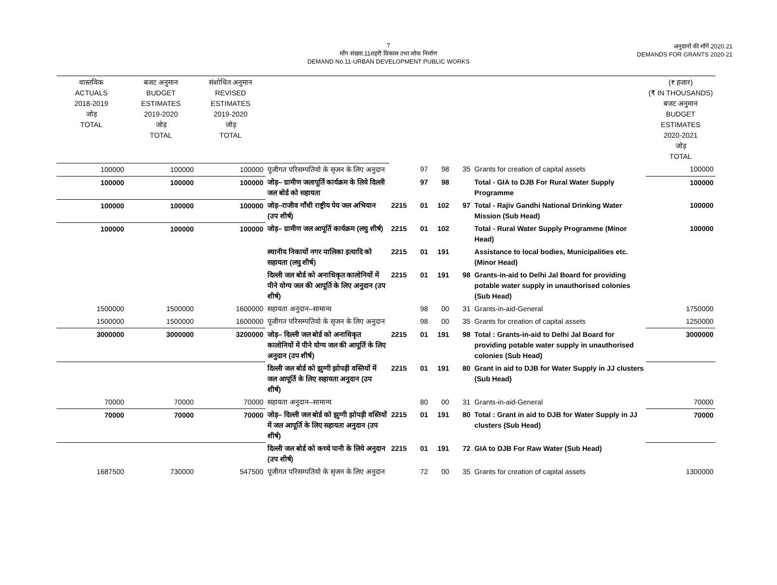7
माँग संख्या.11शहरी विकास तथा लोक निर्माण
DEMAND No.11-URBAN DEVELOPMENT PUBLIC WORKS
अनुदानों की माँगें 2020.21
DEMANDS FOR GRANTS 2020-21
| वास्तविक ACTUALS 2018-2019 जोड़ TOTAL | बजट अनुमान BUDGET ESTIMATES 2019-2020 जोड़ TOTAL | संशोधित अनुमान REVISED ESTIMATES 2019-2020 जोड़ TOTAL | | | | | | | (₹ हजार) (₹ IN THOUSANDS) बजट अनुमान BUDGET ESTIMATES 2020-2021 जोड़ TOTAL |
| 100000 | 100000 | 100000 | पूंजीगत परिसम्पतियो के सृजन के लिए अनुदान | | 97 | 98 | 35 | Grants for creation of capital assets | 100000 |
| 100000 | 100000 | 100000 | जोड़– ग्रामीण जलापूर्ति कार्यक्रम के लिये दिल्ली जल बोर्ड को सहायता | | 97 | 98 | | Total - GIA to DJB For Rural Water Supply Programme | 100000 |
| 100000 | 100000 | 100000 | जोड़–राजीव गाँधी राष्ट्रीय पेय जल अभियान (उप शीर्ष) | 2215 | 01 | 102 | 97 | Total - Rajiv Gandhi National Drinking Water Mission (Sub Head) | 100000 |
| 100000 | 100000 | 100000 | जोड़– ग्रामीण जल आपूर्ति कार्यक्रम (लघु शीर्ष) | 2215 | 01 | 102 | | Total - Rural Water Supply Programme (Minor Head) | 100000 |
| | | | स्थानीय निकायों नगर पालिका इत्यादि को सहायता (लघु शीर्ष) | 2215 | 01 | 191 | | Assistance to local bodies, Municipalities etc. (Minor Head) | |
| | | | दिल्ली जल बोर्ड को अनाधिकृत कालोनियों में पीने योग्य जल की आपूर्ति के लिए अनुदान (उप शीर्ष) | 2215 | 01 | 191 | 98 | Grants-in-aid to Delhi Jal Board for providing potable water supply in unauthorised colonies (Sub Head) | |
| 1500000 | 1500000 | 1600000 | सहायता अनुदान–सामान्य | | 98 | 00 | 31 | Grants-in-aid-General | 1750000 |
| 1500000 | 1500000 | 1600000 | पूंजीगत परिसम्पतियो के सृजन के लिए अनुदान | | 98 | 00 | 35 | Grants for creation of capital assets | 1250000 |
| 3000000 | 3000000 | 3200000 | जोड़– दिल्ली जल बोर्ड को अनाधिकृत कालोनियों में पीने योग्य जल की आपूर्ति के लिए अनुदान (उप शीर्ष) | 2215 | 01 | 191 | 98 | Total : Grants-in-aid to Delhi Jal Board for providing potable water supply in unauthorised colonies (Sub Head) | 3000000 |
| | | | दिल्ली जल बोर्ड को झुग्गी झोपड़ी वस्तियों में जल आपूर्ति के लिए सहायता अनुदान (उप शीर्ष) | 2215 | 01 | 191 | 80 | Grant in aid to DJB for Water Supply in JJ clusters (Sub Head) | |
| 70000 | 70000 | 70000 | सहायता अनुदान–सामान्य | | 80 | 00 | 31 | Grants-in-aid-General | 70000 |
| 70000 | 70000 | 70000 | जोड़– दिल्ली जल बोर्ड को झुग्गी झोपड़ी वस्तियों में जल आपूर्ति के लिए सहायता अनुदान (उप शीर्ष) | 2215 | 01 | 191 | 80 | Total : Grant in aid to DJB for Water Supply in JJ clusters (Sub Head) | 70000 |
| | | | दिल्ली जल बोर्ड को कच्चे पानी के लिये अनुदान (उप शीर्ष) | 2215 | 01 | 191 | 72 | GIA to DJB For Raw Water (Sub Head) | |
| 1687500 | 730000 | 547500 | पूंजीगत परिसम्पतियो के सृजन के लिए अनुदान | | 72 | 00 | 35 | Grants for creation of capital assets | 1300000 |